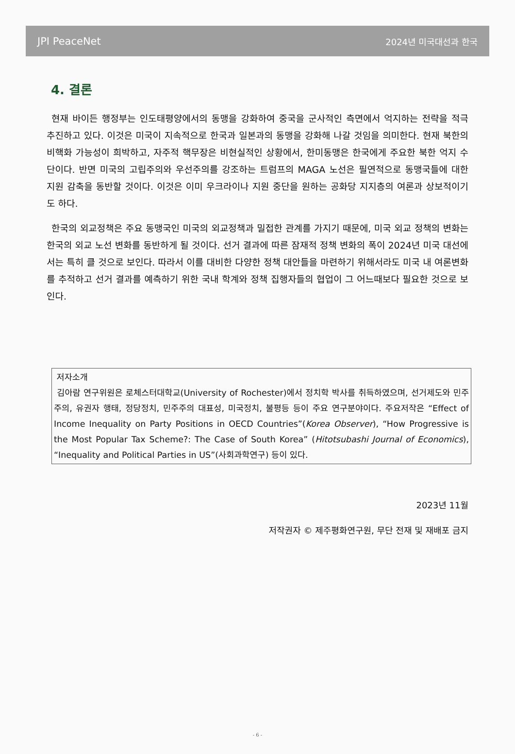JPI PeaceNet 2024년 미국대선과 한국
4. 결론
현재 바이든 행정부는 인도태평양에서의 동맹을 강화하여 중국을 군사적인 측면에서 억지하는 전략을 적극 추진하고 있다. 이것은 미국이 지속적으로 한국과 일본과의 동맹을 강화해 나갈 것임을 의미한다. 현재 북한의 비핵화 가능성이 희박하고, 자주적 핵무장은 비현실적인 상황에서, 한미동맹은 한국에게 주요한 북한 억지 수단이다. 반면 미국의 고립주의와 우선주의를 강조하는 트럼프의 MAGA 노선은 필연적으로 동맹국들에 대한 지원 감축을 동반할 것이다. 이것은 이미 우크라이나 지원 중단을 원하는 공화당 지지층의 여론과 상보적이기도 하다.
한국의 외교정책은 주요 동맹국인 미국의 외교정책과 밀접한 관계를 가지기 때문에, 미국 외교 정책의 변화는 한국의 외교 노선 변화를 동반하게 될 것이다. 선거 결과에 따른 잠재적 정책 변화의 폭이 2024년 미국 대선에서는 특히 클 것으로 보인다. 따라서 이를 대비한 다양한 정책 대안들을 마련하기 위해서라도 미국 내 여론변화를 추적하고 선거 결과를 예측하기 위한 국내 학계와 정책 집행자들의 협업이 그 어느때보다 필요한 것으로 보인다.
저자소개
김아람 연구위원은 로체스터대학교(University of Rochester)에서 정치학 박사를 취득하였으며, 선거제도와 민주주의, 유권자 행태, 정당정치, 민주주의 대표성, 미국정치, 불평등 등이 주요 연구분야이다. 주요저작은 “Effect of Income Inequality on Party Positions in OECD Countries”(Korea Observer), “How Progressive is the Most Popular Tax Scheme?: The Case of South Korea” (Hitotsubashi Journal of Economics), “Inequality and Political Parties in US”(사회과학연구) 등이 있다.
2023년 11월
저작권자 © 제주평화연구원, 무단 전재 및 재배포 금지
- 6 -